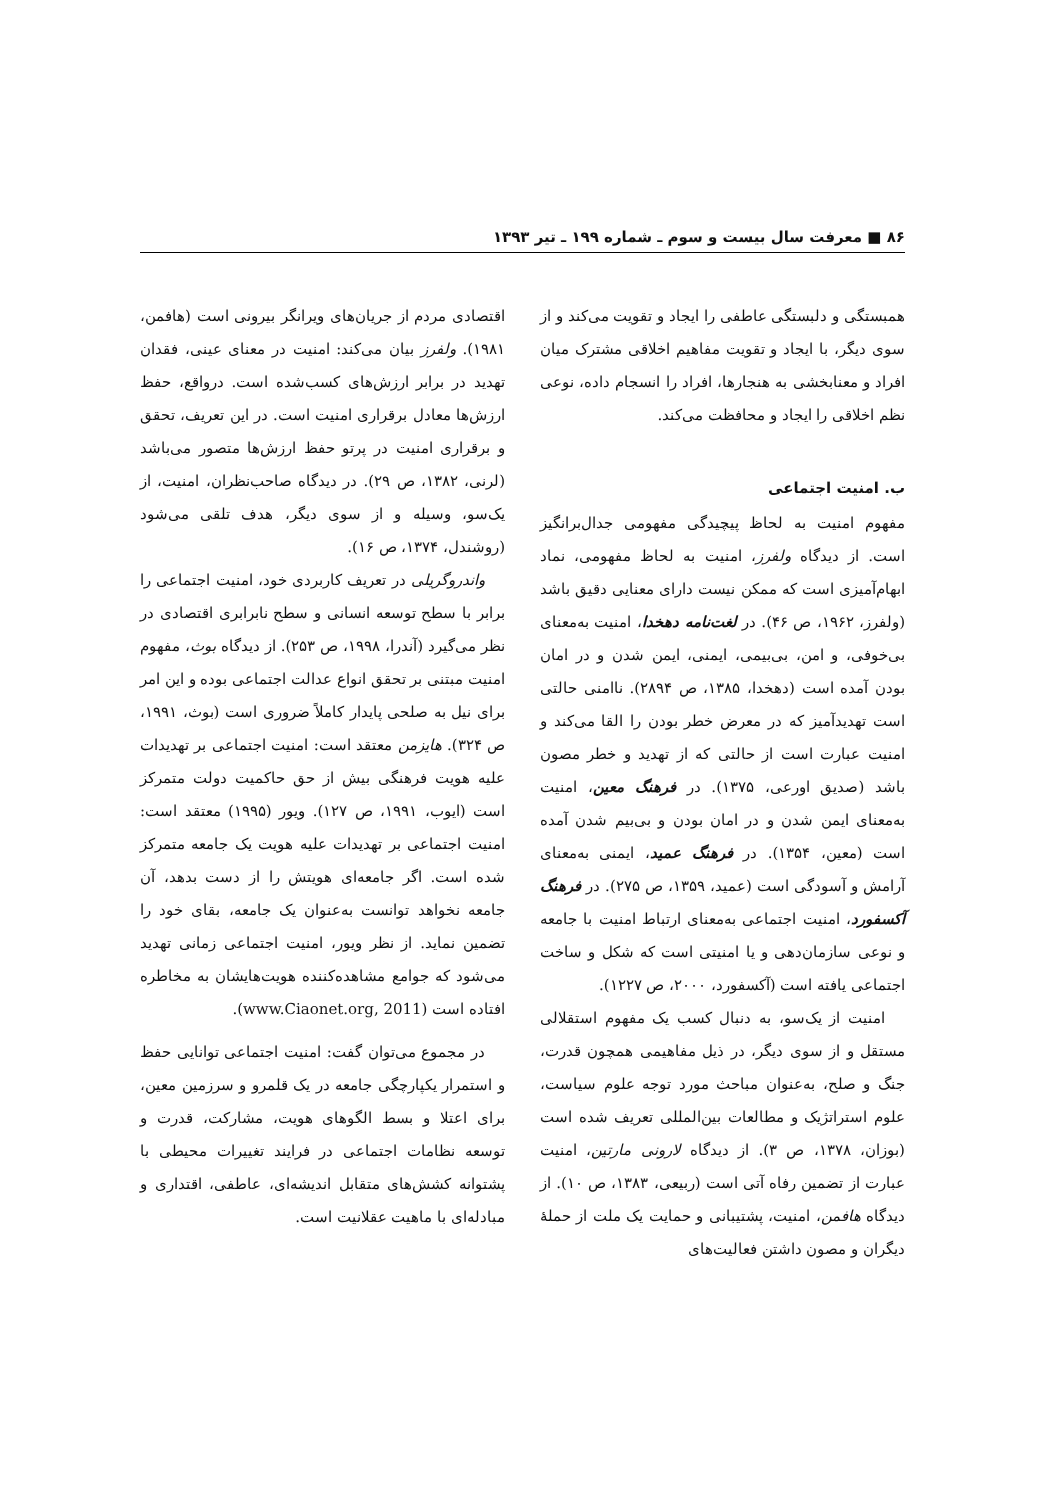۸۶ ■ معرفت سال بیست و سوم ـ شماره ۱۹۹ ـ تیر ۱۳۹۳
همبستگی و دلبستگی عاطفی را ایجاد و تقویت می‌کند و از سوی دیگر، با ایجاد و تقویت مفاهیم اخلاقی مشترک میان افراد و معنابخشی به هنجارها، افراد را انسجام داده، نوعی نظم اخلاقی را ایجاد و محافظت می‌کند.
ب. امنیت اجتماعی
مفهوم امنیت به لحاظ پیچیدگی مفهومی جدال‌برانگیز است. از دیدگاه ولفرز، امنیت به لحاظ مفهومی، نماد ابهام‌آمیزی است که ممکن نیست دارای معنایی دقیق باشد (ولفرز، ۱۹۶۲، ص ۴۶). در لغت‌نامه دهخدا، امنیت به‌معنای بی‌خوفی، و امن، بی‌بیمی، ایمنی، ایمن شدن و در امان بودن آمده است (دهخدا، ۱۳۸۵، ص ۲۸۹۴). ناامنی حالتی است تهدیدآمیز که در معرض خطر بودن را القا می‌کند و امنیت عبارت است از حالتی که از تهدید و خطر مصون باشد (صدیق اورعی، ۱۳۷۵). در فرهنگ معین، امنیت به‌معنای ایمن شدن و در امان بودن و بی‌بیم شدن آمده است (معین، ۱۳۵۴). در فرهنگ عمید، ایمنی به‌معنای آرامش و آسودگی است (عمید، ۱۳۵۹، ص ۲۷۵). در فرهنگ آکسفورد، امنیت اجتماعی به‌معنای ارتباط امنیت با جامعه و نوعی سازمان‌دهی و یا امنیتی است که شکل و ساخت اجتماعی یافته است (آکسفورد، ۲۰۰۰، ص ۱۲۲۷).
امنیت از یک‌سو، به دنبال کسب یک مفهوم استقلالی مستقل و از سوی دیگر، در ذیل مفاهیمی همچون قدرت، جنگ و صلح، به‌عنوان مباحث مورد توجه علوم سیاست، علوم استراتژیک و مطالعات بین‌المللی تعریف شده است (بوزان، ۱۳۷۸، ص ۳). از دیدگاه لارونی مارتین، امنیت عبارت از تضمین رفاه آتی است (ربیعی، ۱۳۸۳، ص ۱۰). از دیدگاه هافمن، امنیت، پشتیبانی و حمایت یک ملت از حملهٔ دیگران و مصون داشتن فعالیت‌های
اقتصادی مردم از جریان‌های ویرانگر بیرونی است (هافمن، ۱۹۸۱). ولفرز بیان می‌کند: امنیت در معنای عینی، فقدان تهدید در برابر ارزش‌های کسب‌شده است. درواقع، حفظ ارزش‌ها معادل برقراری امنیت است. در این تعریف، تحقق و برقراری امنیت در پرتو حفظ ارزش‌ها متصور می‌باشد (لرنی، ۱۳۸۲، ص ۲۹). در دیدگاه صاحب‌نظران، امنیت، از یک‌سو، وسیله و از سوی دیگر، هدف تلقی می‌شود (روشندل، ۱۳۷۴، ص ۱۶).
واندروگریلی در تعریف کاربردی خود، امنیت اجتماعی را برابر با سطح توسعه انسانی و سطح نابرابری اقتصادی در نظر می‌گیرد (آندرا، ۱۹۹۸، ص ۲۵۳). از دیدگاه بوث، مفهوم امنیت مبتنی بر تحقق انواع عدالت اجتماعی بوده و این امر برای نیل به صلحی پایدار کاملاً ضروری است (بوث، ۱۹۹۱، ص ۳۲۴). هایزمن معتقد است: امنیت اجتماعی بر تهدیدات علیه هویت فرهنگی بیش از حق حاکمیت دولت متمرکز است (ایوب، ۱۹۹۱، ص ۱۲۷). ویور (۱۹۹۵) معتقد است: امنیت اجتماعی بر تهدیدات علیه هویت یک جامعه متمرکز شده است. اگر جامعه‌ای هویتش را از دست بدهد، آن جامعه نخواهد توانست به‌عنوان یک جامعه، بقای خود را تضمین نماید. از نظر ویور، امنیت اجتماعی زمانی تهدید می‌شود که جوامع مشاهده‌کننده هویت‌هایشان به مخاطره افتاده است (www.Ciaonet.org, 2011).
در مجموع می‌توان گفت: امنیت اجتماعی توانایی حفظ و استمرار یکپارچگی جامعه در یک قلمرو و سرزمین معین، برای اعتلا و بسط الگوهای هویت، مشارکت، قدرت و توسعه نظامات اجتماعی در فرایند تغییرات محیطی با پشتوانه کشش‌های متقابل اندیشه‌ای، عاطفی، اقتداری و مبادله‌ای با ماهیت عقلانیت است.